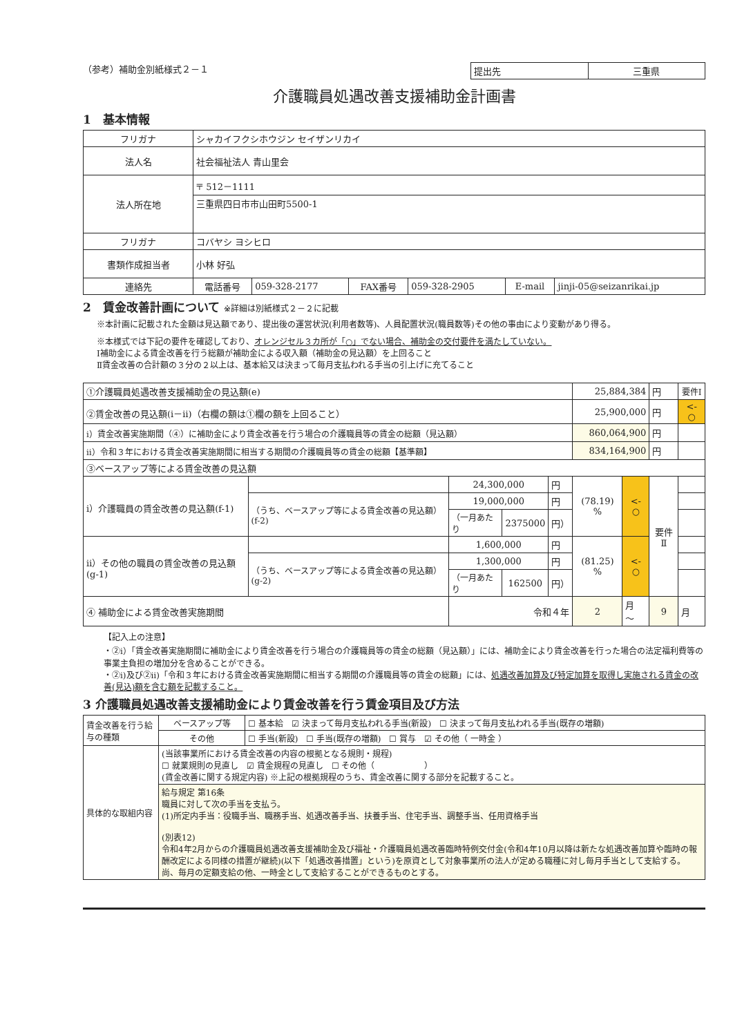（参考）補助金別紙様式２－１
| 提出先 | 三重県 |
介護職員処遇改善支援補助金計画書
1　基本情報
| フリガナ | シャカイフクシホウジン セイザンリカイ | | | | | |
| 法人名 | 社会福祉法人 青山里会 | | | | | |
| 法人所在地 | 〒 512－1111 | | | | | |
| | 三重県四日市市山田町5500-1 | | | | | |
| フリガナ | コバヤシ ヨシヒロ | | | | | |
| 書類作成担当者 | 小林 好弘 | | | | | |
| 連絡先 | 電話番号 | 059-328-2177 | FAX番号 | 059-328-2905 | E-mail | jinji-05@seizanrikai.jp |
2　賃金改善計画について ※詳細は別紙様式２－２に記載
※本計画に記載された金額は見込額であり、提出後の運営状況(利用者数等)、人員配置状況(職員数等)その他の事由により変動があり得る。
※本様式では下記の要件を確認しており、オレンジセル３カ所が「○」でない場合、補助金の交付要件を満たしていない。
Ⅰ補助金による賃金改善を行う総額が補助金による収入額（補助金の見込額）を上回ること
Ⅱ賃金改善の合計額の３分の２以上は、基本給又は決まって毎月支払われる手当の引上げに充てること
| ①介護職員処遇改善支援補助金の見込額(e) | | | | | 25,884,384 | | 円 | 要件Ⅰ |
| ②賃金改善の見込額(ⅰ－ⅱ)（右欄の額は①欄の額を上回ること） | | | | | 25,900,000 | | 円 | <- ○ |
| ⅰ）賃金改善実施期間（④）に補助金により賃金改善を行う場合の介護職員等の賃金の総額（見込額） | | | | | 860,064,900 | | 円 | |
| ⅱ）令和３年における賃金改善実施期間に相当する期間の介護職員等の賃金の総額【基準額】 | | | | | 834,164,900 | | 円 | |
| ③ベースアップ等による賃金改善の見込額 | | | | | | | | |
| ⅰ）介護職員の賃金改善の見込額(f-1) | | 24,300,000 | | 円 | (78.19) % | <- ○ | 要件Ⅱ | |
| | （うち、ベースアップ等による賃金改善の見込額）(f-2) | 19,000,000 | | 円 | | | | |
| | | （一月あたり | 2375000 | 円） | | | | |
| ⅱ）その他の職員の賃金改善の見込額(g-1) | | 1,600,000 | | 円 | (81.25) % | <- ○ | | |
| | （うち、ベースアップ等による賃金改善の見込額）(g-2) | 1,300,000 | | 円 | | | | |
| | | （一月あたり | 162500 | 円） | | | | |
| ④ 補助金による賃金改善実施期間 | | 令和４年 | | | 2 | 月 ～ | 9 | 月 |
【記入上の注意】
・②ⅰ）「賃金改善実施期間に補助金により賃金改善を行う場合の介護職員等の賃金の総額（見込額）」には、補助金により賃金改善を行った場合の法定福利費等の事業主負担の増加分を含めることができる。
・②ⅰ)及び②ⅱ)「令和３年における賃金改善実施期間に相当する期間の介護職員等の賃金の総額」には、処遇改善加算及び特定加算を取得し実施される賃金の改善(見込)額を含む額を記載すること。
3 介護職員処遇改善支援補助金により賃金改善を行う賃金項目及び方法
| 賃金改善を行う給与の種類 | ベースアップ等 | ☐ 基本給 ☑ 決まって毎月支払われる手当(新設) ☐ 決まって毎月支払われる手当(既存の増額) |
| | その他 | ☐ 手当(新設) ☐ 手当(既存の増額) ☐ 賞与 ☑ その他（ 一時金 ） |
| 具体的な取組内容 | (当該事業所における賃金改善の内容の根拠となる規則・規程) ☐ 就業規則の見直し ☑ 賃金規程の見直し ☐ その他（ ） (賃金改善に関する規定内容) ※上記の根拠規程のうち、賃金改善に関する部分を記載すること。 | |
| | 給与規定 第16条 職員に対して次の手当を支払う。 (1)所定内手当：役職手当、職務手当、処遇改善手当、扶養手当、住宅手当、調整手当、任用資格手当 (別表12) 令和4年2月からの介護職員処遇改善支援補助金及び福祉・介護職員処遇改善臨時特例交付金(令和4年10月以降は新たな処遇改善加算や臨時の報酬改定による同様の措置が継続)(以下「処遇改善措置」という)を原資として対象事業所の法人が定める職種に対し毎月手当として支給する。尚、毎月の定額支給の他、一時金として支給することができるものとする。 | |